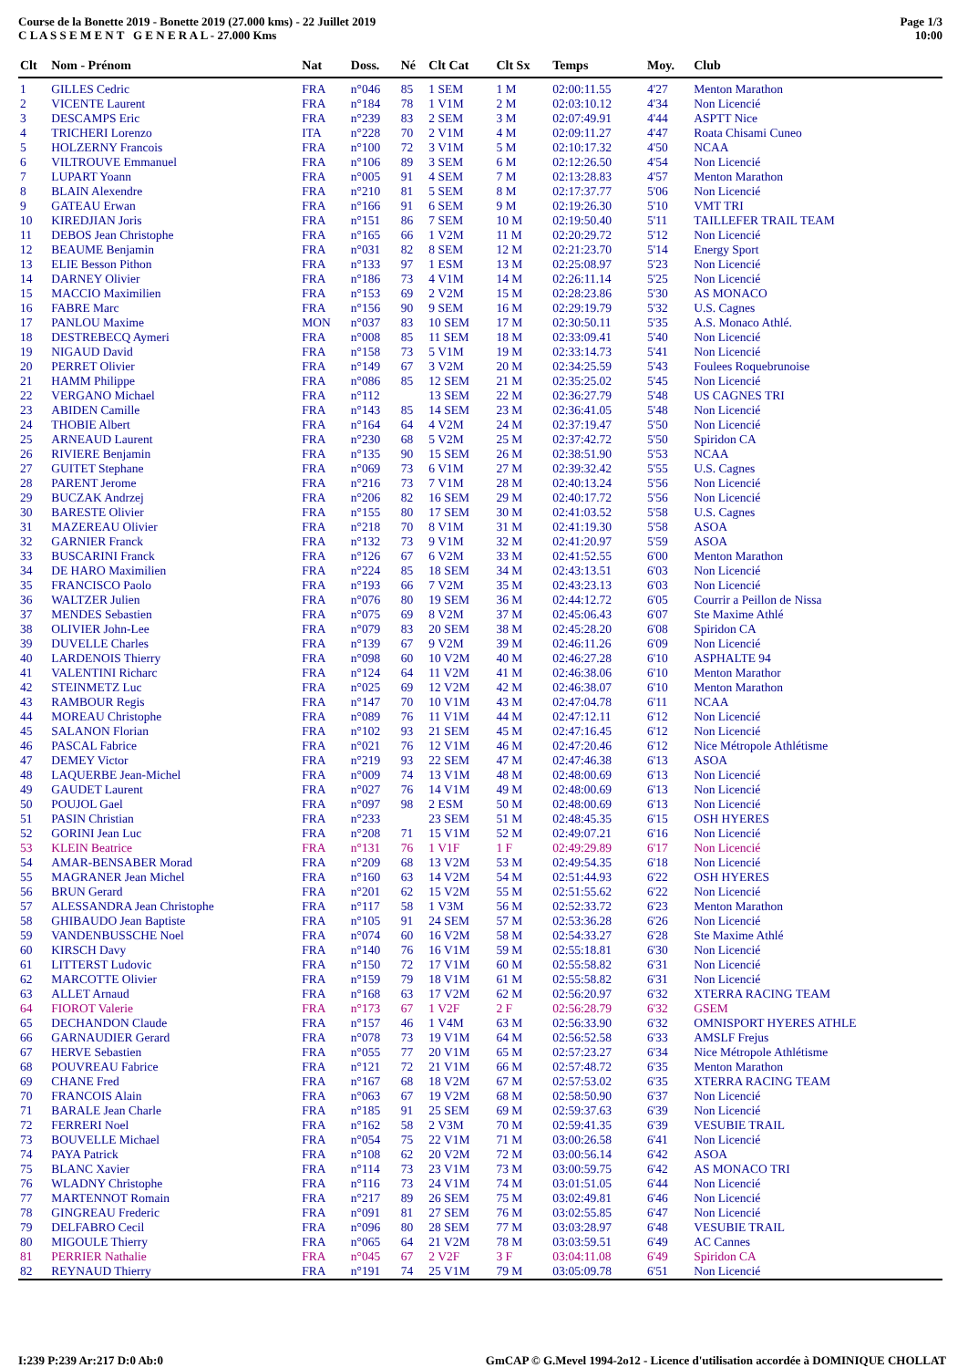Course de la Bonette 2019 - Bonette 2019 (27.000 kms) - 22 Juillet 2019
C L A S S E M E N T G E N E R A L - 27.000 Kms
Page 1/3
10:00
| Clt | Nom - Prénom | Nat | Doss. | Né | Clt Cat | Clt Sx | Temps | Moy. | Club |
| --- | --- | --- | --- | --- | --- | --- | --- | --- | --- |
| 1 | GILLES Cedric | FRA | n°046 | 85 | 1 SEM | 1 M | 02:00:11.55 | 4'27 | Menton Marathon |
| 2 | VICENTE Laurent | FRA | n°184 | 78 | 1 V1M | 2 M | 02:03:10.12 | 4'34 | Non Licencié |
| 3 | DESCAMPS Eric | FRA | n°239 | 83 | 2 SEM | 3 M | 02:07:49.91 | 4'44 | ASPTT Nice |
| 4 | TRICHERI Lorenzo | ITA | n°228 | 70 | 2 V1M | 4 M | 02:09:11.27 | 4'47 | Roata Chisami Cuneo |
| 5 | HOLZERNY Francois | FRA | n°100 | 72 | 3 V1M | 5 M | 02:10:17.32 | 4'50 | NCAA |
| 6 | VILTROUVE Emmanuel | FRA | n°106 | 89 | 3 SEM | 6 M | 02:12:26.50 | 4'54 | Non Licencié |
| 7 | LUPART Yoann | FRA | n°005 | 91 | 4 SEM | 7 M | 02:13:28.83 | 4'57 | Menton Marathon |
| 8 | BLAIN Alexendre | FRA | n°210 | 81 | 5 SEM | 8 M | 02:17:37.77 | 5'06 | Non Licencié |
| 9 | GATEAU Erwan | FRA | n°166 | 91 | 6 SEM | 9 M | 02:19:26.30 | 5'10 | VMT TRI |
| 10 | KIREDJIAN Joris | FRA | n°151 | 86 | 7 SEM | 10 M | 02:19:50.40 | 5'11 | TAILLEFER TRAIL TEAM |
| 11 | DEBOS Jean Christophe | FRA | n°165 | 66 | 1 V2M | 11 M | 02:20:29.72 | 5'12 | Non Licencié |
| 12 | BEAUME Benjamin | FRA | n°031 | 82 | 8 SEM | 12 M | 02:21:23.70 | 5'14 | Energy Sport |
| 13 | ELIE Besson Pithon | FRA | n°133 | 97 | 1 ESM | 13 M | 02:25:08.97 | 5'23 | Non Licencié |
| 14 | DARNEY Olivier | FRA | n°186 | 73 | 4 V1M | 14 M | 02:26:11.14 | 5'25 | Non Licencié |
| 15 | MACCIO Maximilien | FRA | n°153 | 69 | 2 V2M | 15 M | 02:28:23.86 | 5'30 | AS MONACO |
| 16 | FABRE Marc | FRA | n°156 | 90 | 9 SEM | 16 M | 02:29:19.79 | 5'32 | U.S. Cagnes |
| 17 | PANLOU Maxime | MON | n°037 | 83 | 10 SEM | 17 M | 02:30:50.11 | 5'35 | A.S. Monaco Athlé. |
| 18 | DESTREBECQ Aymeri | FRA | n°008 | 85 | 11 SEM | 18 M | 02:33:09.41 | 5'40 | Non Licencié |
| 19 | NIGAUD David | FRA | n°158 | 73 | 5 V1M | 19 M | 02:33:14.73 | 5'41 | Non Licencié |
| 20 | PERRET Olivier | FRA | n°149 | 67 | 3 V2M | 20 M | 02:34:25.59 | 5'43 | Foulees Roquebrunoise |
| 21 | HAMM Philippe | FRA | n°086 | 85 | 12 SEM | 21 M | 02:35:25.02 | 5'45 | Non Licencié |
| 22 | VERGANO Michael | FRA | n°112 | | 13 SEM | 22 M | 02:36:27.79 | 5'48 | US CAGNES TRI |
| 23 | ABIDEN Camille | FRA | n°143 | 85 | 14 SEM | 23 M | 02:36:41.05 | 5'48 | Non Licencié |
| 24 | THOBIE Albert | FRA | n°164 | 64 | 4 V2M | 24 M | 02:37:19.47 | 5'50 | Non Licencié |
| 25 | ARNEAUD Laurent | FRA | n°230 | 68 | 5 V2M | 25 M | 02:37:42.72 | 5'50 | Spiridon CA |
| 26 | RIVIERE Benjamin | FRA | n°135 | 90 | 15 SEM | 26 M | 02:38:51.90 | 5'53 | NCAA |
| 27 | GUITET Stephane | FRA | n°069 | 73 | 6 V1M | 27 M | 02:39:32.42 | 5'55 | U.S. Cagnes |
| 28 | PARENT Jerome | FRA | n°216 | 73 | 7 V1M | 28 M | 02:40:13.24 | 5'56 | Non Licencié |
| 29 | BUCZAK Andrzej | FRA | n°206 | 82 | 16 SEM | 29 M | 02:40:17.72 | 5'56 | Non Licencié |
| 30 | BARESTE Olivier | FRA | n°155 | 80 | 17 SEM | 30 M | 02:41:03.52 | 5'58 | U.S. Cagnes |
| 31 | MAZEREAU Olivier | FRA | n°218 | 70 | 8 V1M | 31 M | 02:41:19.30 | 5'58 | ASOA |
| 32 | GARNIER Franck | FRA | n°132 | 73 | 9 V1M | 32 M | 02:41:20.97 | 5'59 | ASOA |
| 33 | BUSCARINI Franck | FRA | n°126 | 67 | 6 V2M | 33 M | 02:41:52.55 | 6'00 | Menton Marathon |
| 34 | DE HARO Maximilien | FRA | n°224 | 85 | 18 SEM | 34 M | 02:43:13.51 | 6'03 | Non Licencié |
| 35 | FRANCISCO Paolo | FRA | n°193 | 66 | 7 V2M | 35 M | 02:43:23.13 | 6'03 | Non Licencié |
| 36 | WALTZER Julien | FRA | n°076 | 80 | 19 SEM | 36 M | 02:44:12.72 | 6'05 | Courrir a Peillon de Nissa |
| 37 | MENDES Sebastien | FRA | n°075 | 69 | 8 V2M | 37 M | 02:45:06.43 | 6'07 | Ste Maxime Athlé |
| 38 | OLIVIER John-Lee | FRA | n°079 | 83 | 20 SEM | 38 M | 02:45:28.20 | 6'08 | Spiridon CA |
| 39 | DUVELLE Charles | FRA | n°139 | 67 | 9 V2M | 39 M | 02:46:11.26 | 6'09 | Non Licencié |
| 40 | LARDENOIS Thierry | FRA | n°098 | 60 | 10 V2M | 40 M | 02:46:27.28 | 6'10 | ASPHALTE 94 |
| 41 | VALENTINI Richarc | FRA | n°124 | 64 | 11 V2M | 41 M | 02:46:38.06 | 6'10 | Menton Marathor |
| 42 | STEINMETZ Luc | FRA | n°025 | 69 | 12 V2M | 42 M | 02:46:38.07 | 6'10 | Menton Marathon |
| 43 | RAMBOUR Regis | FRA | n°147 | 70 | 10 V1M | 43 M | 02:47:04.78 | 6'11 | NCAA |
| 44 | MOREAU Christophe | FRA | n°089 | 76 | 11 V1M | 44 M | 02:47:12.11 | 6'12 | Non Licencié |
| 45 | SALANON Florian | FRA | n°102 | 93 | 21 SEM | 45 M | 02:47:16.45 | 6'12 | Non Licencié |
| 46 | PASCAL Fabrice | FRA | n°021 | 76 | 12 V1M | 46 M | 02:47:20.46 | 6'12 | Nice Métropole Athlétisme |
| 47 | DEMEY Victor | FRA | n°219 | 93 | 22 SEM | 47 M | 02:47:46.38 | 6'13 | ASOA |
| 48 | LAQUERBE Jean-Michel | FRA | n°009 | 74 | 13 V1M | 48 M | 02:48:00.69 | 6'13 | Non Licencié |
| 49 | GAUDET Laurent | FRA | n°027 | 76 | 14 V1M | 49 M | 02:48:00.69 | 6'13 | Non Licencié |
| 50 | POUJOL Gael | FRA | n°097 | 98 | 2 ESM | 50 M | 02:48:00.69 | 6'13 | Non Licencié |
| 51 | PASIN Christian | FRA | n°233 | | 23 SEM | 51 M | 02:48:45.35 | 6'15 | OSH HYERES |
| 52 | GORINI Jean Luc | FRA | n°208 | 71 | 15 V1M | 52 M | 02:49:07.21 | 6'16 | Non Licencié |
| 53 | KLEIN Beatrice | FRA | n°131 | 76 | 1 V1F | 1 F | 02:49:29.89 | 6'17 | Non Licencié |
| 54 | AMAR-BENSABER Morad | FRA | n°209 | 68 | 13 V2M | 53 M | 02:49:54.35 | 6'18 | Non Licencié |
| 55 | MAGRANER Jean Michel | FRA | n°160 | 63 | 14 V2M | 54 M | 02:51:44.93 | 6'22 | OSH HYERES |
| 56 | BRUN Gerard | FRA | n°201 | 62 | 15 V2M | 55 M | 02:51:55.62 | 6'22 | Non Licencié |
| 57 | ALESSANDRA Jean Christophe | FRA | n°117 | 58 | 1 V3M | 56 M | 02:52:33.72 | 6'23 | Menton Marathon |
| 58 | GHIBAUDO Jean Baptiste | FRA | n°105 | 91 | 24 SEM | 57 M | 02:53:36.28 | 6'26 | Non Licencié |
| 59 | VANDENBUSSCHE Noel | FRA | n°074 | 60 | 16 V2M | 58 M | 02:54:33.27 | 6'28 | Ste Maxime Athlé |
| 60 | KIRSCH Davy | FRA | n°140 | 76 | 16 V1M | 59 M | 02:55:18.81 | 6'30 | Non Licencié |
| 61 | LITTERST Ludovic | FRA | n°150 | 72 | 17 V1M | 60 M | 02:55:58.82 | 6'31 | Non Licencié |
| 62 | MARCOTTE Olivier | FRA | n°159 | 79 | 18 V1M | 61 M | 02:55:58.82 | 6'31 | Non Licencié |
| 63 | ALLET Arnaud | FRA | n°168 | 63 | 17 V2M | 62 M | 02:56:20.97 | 6'32 | XTERRA RACING TEAM |
| 64 | FIOROT Valerie | FRA | n°173 | 67 | 1 V2F | 2 F | 02:56:28.79 | 6'32 | GSEM |
| 65 | DECHANDON Claude | FRA | n°157 | 46 | 1 V4M | 63 M | 02:56:33.90 | 6'32 | OMNISPORT HYERES ATHLE |
| 66 | GARNAUDIER Gerard | FRA | n°078 | 73 | 19 V1M | 64 M | 02:56:52.58 | 6'33 | AMSLF Frejus |
| 67 | HERVE Sebastien | FRA | n°055 | 77 | 20 V1M | 65 M | 02:57:23.27 | 6'34 | Nice Métropole Athlétisme |
| 68 | POUVREAU Fabrice | FRA | n°121 | 72 | 21 V1M | 66 M | 02:57:48.72 | 6'35 | Menton Marathon |
| 69 | CHANE Fred | FRA | n°167 | 68 | 18 V2M | 67 M | 02:57:53.02 | 6'35 | XTERRA RACING TEAM |
| 70 | FRANCOIS Alain | FRA | n°063 | 67 | 19 V2M | 68 M | 02:58:50.90 | 6'37 | Non Licencié |
| 71 | BARALE Jean Charle | FRA | n°185 | 91 | 25 SEM | 69 M | 02:59:37.63 | 6'39 | Non Licencié |
| 72 | FERRERI Noel | FRA | n°162 | 58 | 2 V3M | 70 M | 02:59:41.35 | 6'39 | VESUBIE TRAIL |
| 73 | BOUVELLE Michael | FRA | n°054 | 75 | 22 V1M | 71 M | 03:00:26.58 | 6'41 | Non Licencié |
| 74 | PAYA Patrick | FRA | n°108 | 62 | 20 V2M | 72 M | 03:00:56.14 | 6'42 | ASOA |
| 75 | BLANC Xavier | FRA | n°114 | 73 | 23 V1M | 73 M | 03:00:59.75 | 6'42 | AS MONACO TRI |
| 76 | WLADNY Christophe | FRA | n°116 | 73 | 24 V1M | 74 M | 03:01:51.05 | 6'44 | Non Licencié |
| 77 | MARTENNOT Romain | FRA | n°217 | 89 | 26 SEM | 75 M | 03:02:49.81 | 6'46 | Non Licencié |
| 78 | GINGREAU Frederic | FRA | n°091 | 81 | 27 SEM | 76 M | 03:02:55.85 | 6'47 | Non Licencié |
| 79 | DELFABRO Cecil | FRA | n°096 | 80 | 28 SEM | 77 M | 03:03:28.97 | 6'48 | VESUBIE TRAIL |
| 80 | MIGOULE Thierry | FRA | n°065 | 64 | 21 V2M | 78 M | 03:03:59.51 | 6'49 | AC Cannes |
| 81 | PERRIER Nathalie | FRA | n°045 | 67 | 2 V2F | 3 F | 03:04:11.08 | 6'49 | Spiridon CA |
| 82 | REYNAUD Thierry | FRA | n°191 | 74 | 25 V1M | 79 M | 03:05:09.78 | 6'51 | Non Licencié |
I:239 P:239 Ar:217 D:0 Ab:0 GmCAP © G.Mevel 1994-2o12 - Licence d'utilisation accordée à DOMINIQUE CHOLLAT